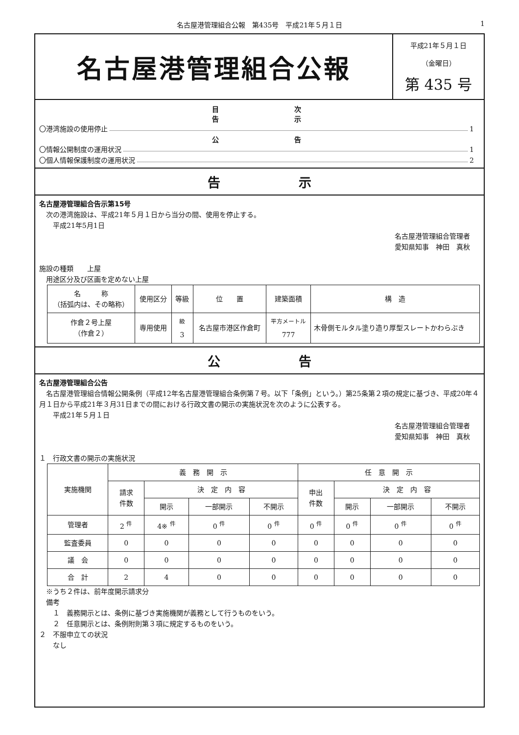名古屋港管理組合公報　第435号　平成21年５月１日
1
名古屋港管理組合公報
平成21年５月１日
（金曜日）
第 435 号
目 次
告 示
〇港湾施設の使用停止 1
公 告
〇情報公開制度の運用状況 1
〇個人情報保護制度の運用状況 2
告 示
名古屋港管理組合告示第15号
　次の港湾施設は、平成21年５月１日から当分の間、使用を停止する。
　　平成21年5月1日
名古屋港管理組合管理者　　　　　　　　
愛知県知事　神田　真秋
施設の種類　　上屋
　用途区分及び区画を定めない上屋
| 名 称 （括弧内は、その略称） | 使用区分 | 等級 | 位 置 | 建築面積 | 構 造 |
| --- | --- | --- | --- | --- | --- |
| 作倉２号上屋 （作倉２） | 専用使用 | <sup>級</sup> 3 | 名古屋市港区作倉町 | <sup>平方メートル</sup> 777 | 木骨側モルタル塗り造り厚型スレートかわらぶき |
公 告
名古屋港管理組合公告
　名古屋港管理組合情報公開条例（平成12年名古屋港管理組合条例第７号。以下「条例」という。）第25条第２項の規定に基づき、平成20年４月１日から平成21年３月31日までの間における行政文書の開示の実施状況を次のように公表する。
　　平成21年５月１日
名古屋港管理組合管理者　　　　　　　　
愛知県知事　神田　真秋
１　行政文書の開示の実施状況
| 実施機関 | 義 務 開 示 | | | | 任 意 開 示 | | | |
| --- | --- | --- | --- | --- | --- | --- | --- | --- |
| | 請求 件数 | 決 定 内 容 | | | 申出 件数 | 決 定 内 容 | | |
| | | 開示 | 一部開示 | 不開示 | | 開示 | 一部開示 | 不開示 |
| 管理者 | 2 <sup>件</sup> | 4※ <sup>件</sup> | 0 <sup>件</sup> | 0 <sup>件</sup> | 0 <sup>件</sup> | 0 <sup>件</sup> | 0 <sup>件</sup> | 0 <sup>件</sup> |
| 監査委員 | 0 | 0 | 0 | 0 | 0 | 0 | 0 | 0 |
| 議 会 | 0 | 0 | 0 | 0 | 0 | 0 | 0 | 0 |
| 合 計 | 2 | 4 | 0 | 0 | 0 | 0 | 0 | 0 |
　※うち２件は、前年度開示請求分
　備考
　　１　義務開示とは、条例に基づき実施機関が義務として行うものをいう。
　　２　任意開示とは、条例附則第３項に規定するものをいう。
２　不服申立ての状況
　　なし